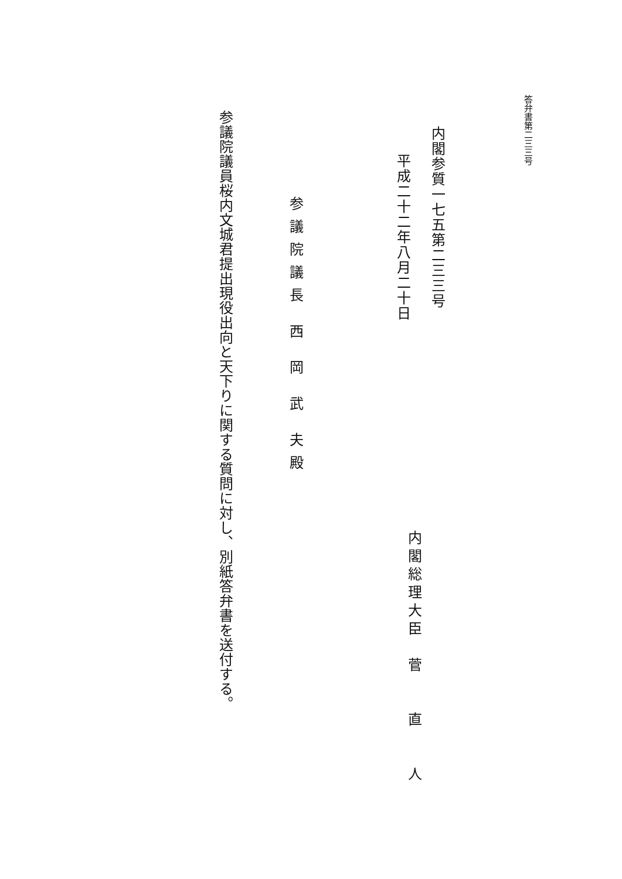答弁書第二三三号
内閣参質一七五第二三三号
平成二十二年八月二十日
内閣総理大臣　菅　　直　　人
参議院議長 西 岡 武 夫殿
参議院議員桜内文城君提出現役出向と天下りに関する質問に対し、別紙答弁書を送付する。